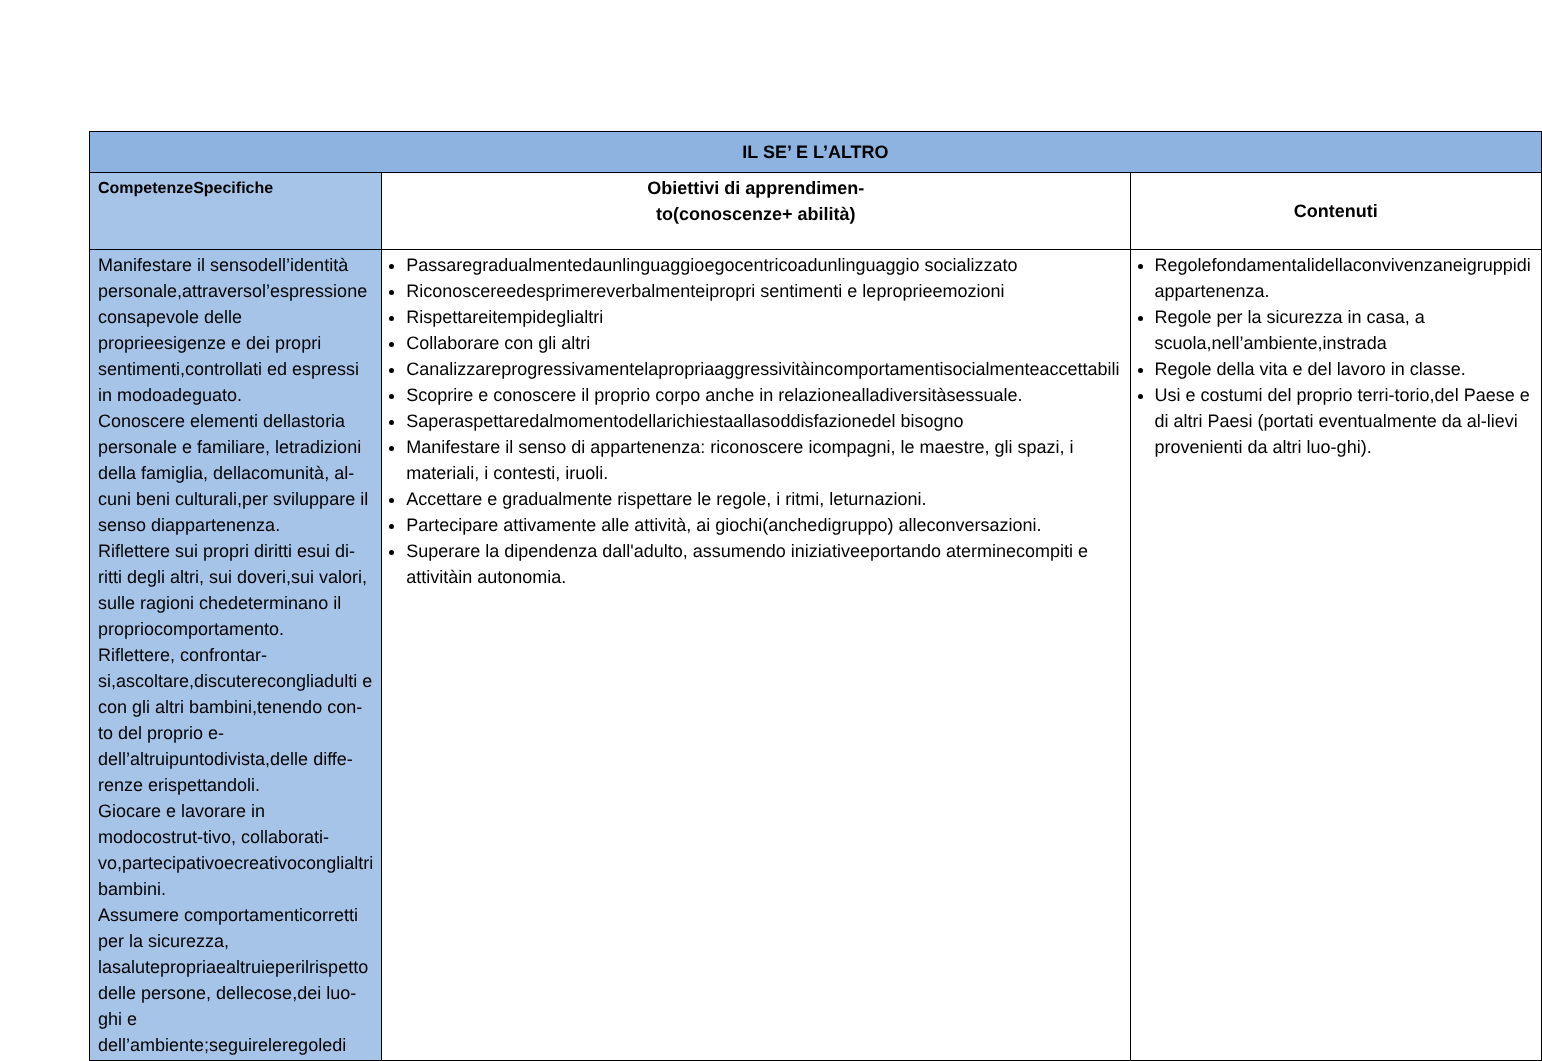| IL SE’ E L’ALTRO | | |
| --- | --- | --- |
| CompetenzeSpecifiche | Obiettivi di apprendimen- to(conoscenze+ abilità) | Contenuti |
| Manifestare il sensodell’identità personale,attraversol’espressione consapevole delle proprieesigenze e dei propri sentimenti,controllati ed espressi in modoadeguato. Conoscere elementi dellastoria personale e familiare, letradizioni della famiglia, dellacomunità, al-cuni beni culturali,per sviluppare il senso diappartenenza. Riflettere sui propri diritti esui di-ritti degli altri, sui doveri,sui valori, sulle ragioni chedeterminano il propriocomportamento. Riflettere, confrontar-si,ascoltare,discuterecongliadulti e con gli altri bambini,tenendo con-to del proprio e-dell’altruipuntodivista,delle diffe-renze erispettandoli. Giocare e lavorare in modocostrut-tivo, collaborati-vo,partecipativoecreativoconglialtri bambini. Assumere comportamenticorretti per la sicurezza, lasalutepropriaealtruieperilrispetto delle persone, dellecose,dei luo-ghi e dell’ambiente;seguireleregoledi | Passaregradualmentedaunlinguaggioegocentricoadunlinguaggio socializzato Riconoscereedesprimereverbalmenteipropri sentimenti e leproprieemozioni Rispettareitempideglialtri Collaborare con gli altri Canalizzareprogressivamentelapropriaaggressivitàincomportamentisocialmenteaccettabili Scoprire e conoscere il proprio corpo anche in relazionealladiversitàsessuale. Saperaspettaredalmomentodellarichiestaallasoddisfazionedel bisogno Manifestare il senso di appartenenza: riconoscere icompagni, le maestre, gli spazi, i materiali, i contesti, iruoli. Accettare e gradualmente rispettare le regole, i ritmi, leturnazioni. Partecipare attivamente alle attività, ai giochi(anchedigruppo) alleconversazioni. Superare la dipendenza dall'adulto, assumendo iniziativeeportando aterminecompiti e attivitàin autonomia. | Regolefondamentalidellaconvivenzaneigruppidi appartenenza. Regole per la sicurezza in casa, a scuola,nell’ambiente,instrada Regole della vita e del lavoro in classe. Usi e costumi del proprio terri-torio,del Paese e di altri Paesi (portati eventualmente da al-lievi provenienti da altri luo-ghi). |